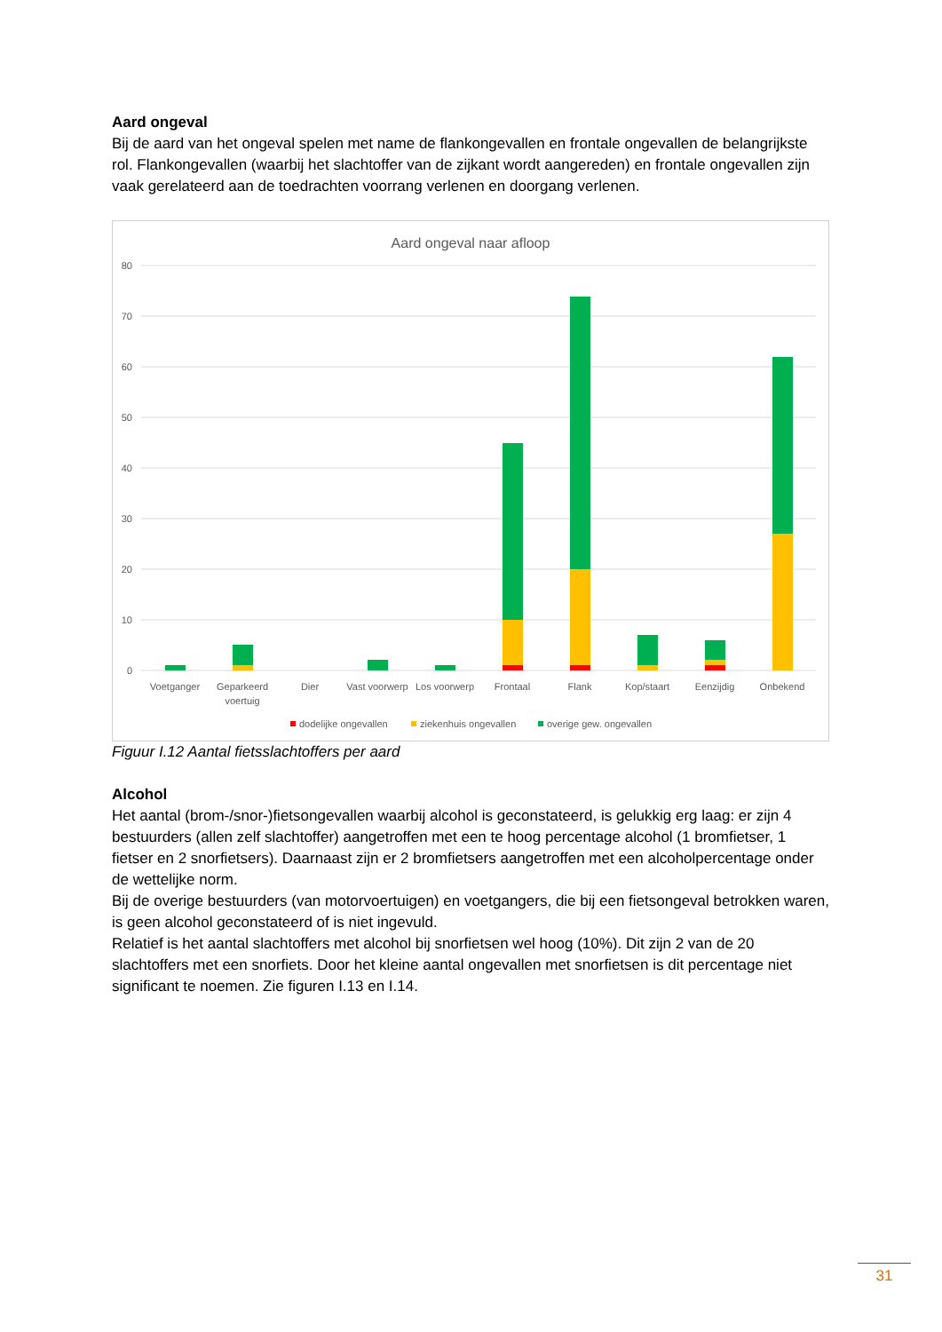Aard ongeval
Bij de aard van het ongeval spelen met name de flankongevallen en frontale ongevallen de belangrijkste rol. Flankongevallen (waarbij het slachtoffer van de zijkant wordt aangereden) en frontale ongevallen zijn vaak gerelateerd aan de toedrachten voorrang verlenen en doorgang verlenen.
Aard ongeval naar afloop
80
70
60
50
40
30
20
10
0
Voetganger
Geparkeerd
voertuig
Dier
Vast voorwerp
Los voorwerp
Frontaal
Flank
Kop/staart
Eenzijdig
Onbekend
dodelijke ongevallen
ziekenhuis ongevallen
overige gew. ongevallen
Figuur I.12 Aantal fietsslachtoffers per aard
Alcohol
Het aantal (brom-/snor-)fietsongevallen waarbij alcohol is geconstateerd, is gelukkig erg laag: er zijn 4 bestuurders (allen zelf slachtoffer) aangetroffen met een te hoog percentage alcohol (1 bromfietser, 1 fietser en 2 snorfietsers). Daarnaast zijn er 2 bromfietsers aangetroffen met een alcoholpercentage onder de wettelijke norm.
Bij de overige bestuurders (van motorvoertuigen) en voetgangers, die bij een fietsongeval betrokken waren, is geen alcohol geconstateerd of is niet ingevuld.
Relatief is het aantal slachtoffers met alcohol bij snorfietsen wel hoog (10%). Dit zijn 2 van de 20 slachtoffers met een snorfiets. Door het kleine aantal ongevallen met snorfietsen is dit percentage niet significant te noemen. Zie figuren I.13 en I.14.
31